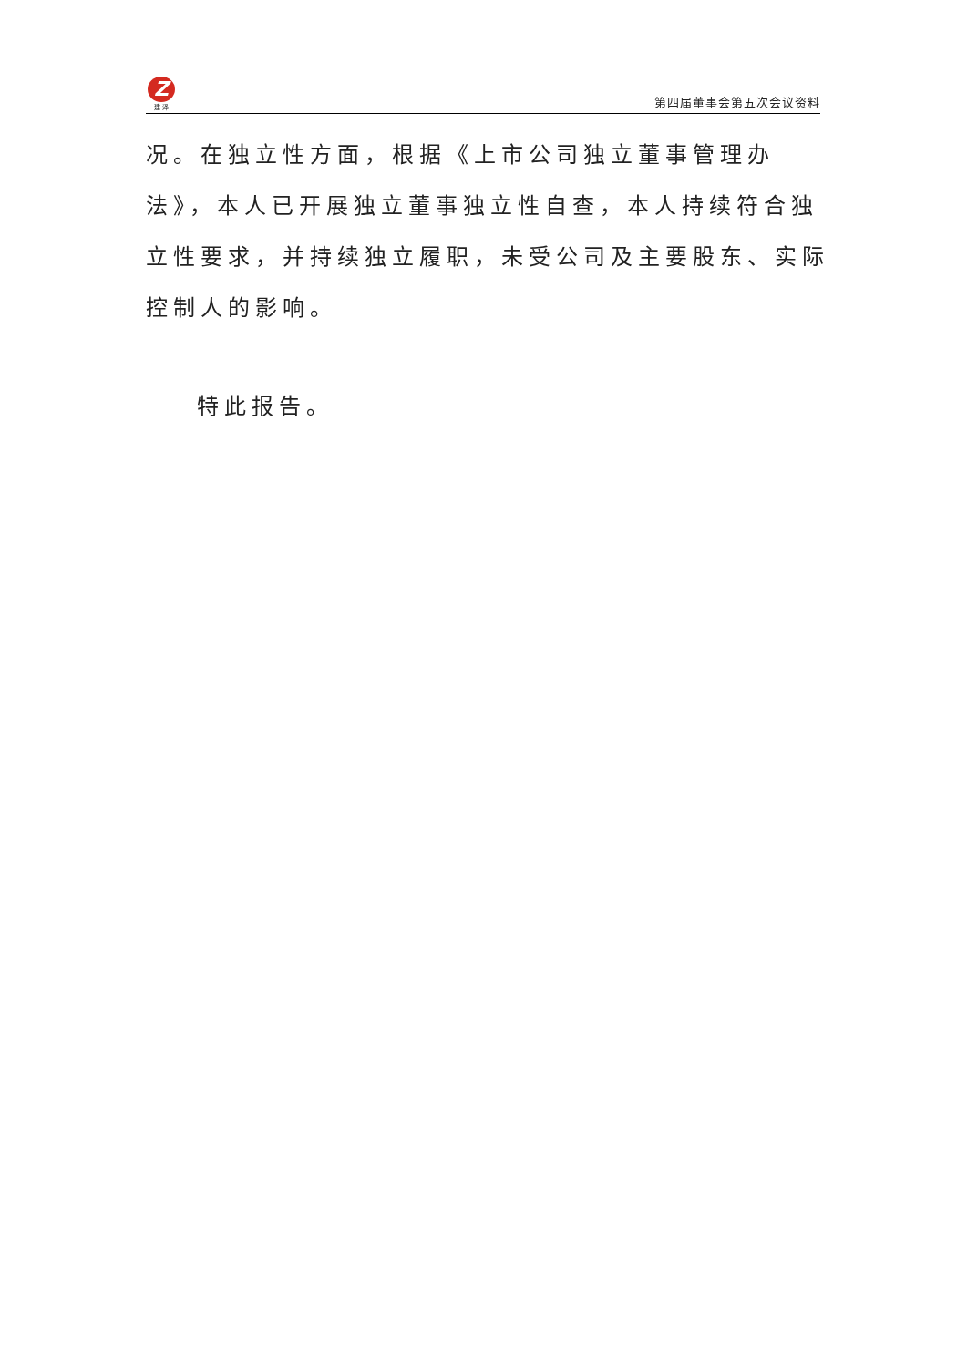Z
建 泽
第四届董事会第五次会议资料
况。在独立性方面，根据《上市公司独立董事管理办法》，本人已开展独立董事独立性自查，本人持续符合独立性要求，并持续独立履职，未受公司及主要股东、实际控制人的影响。
特此报告。